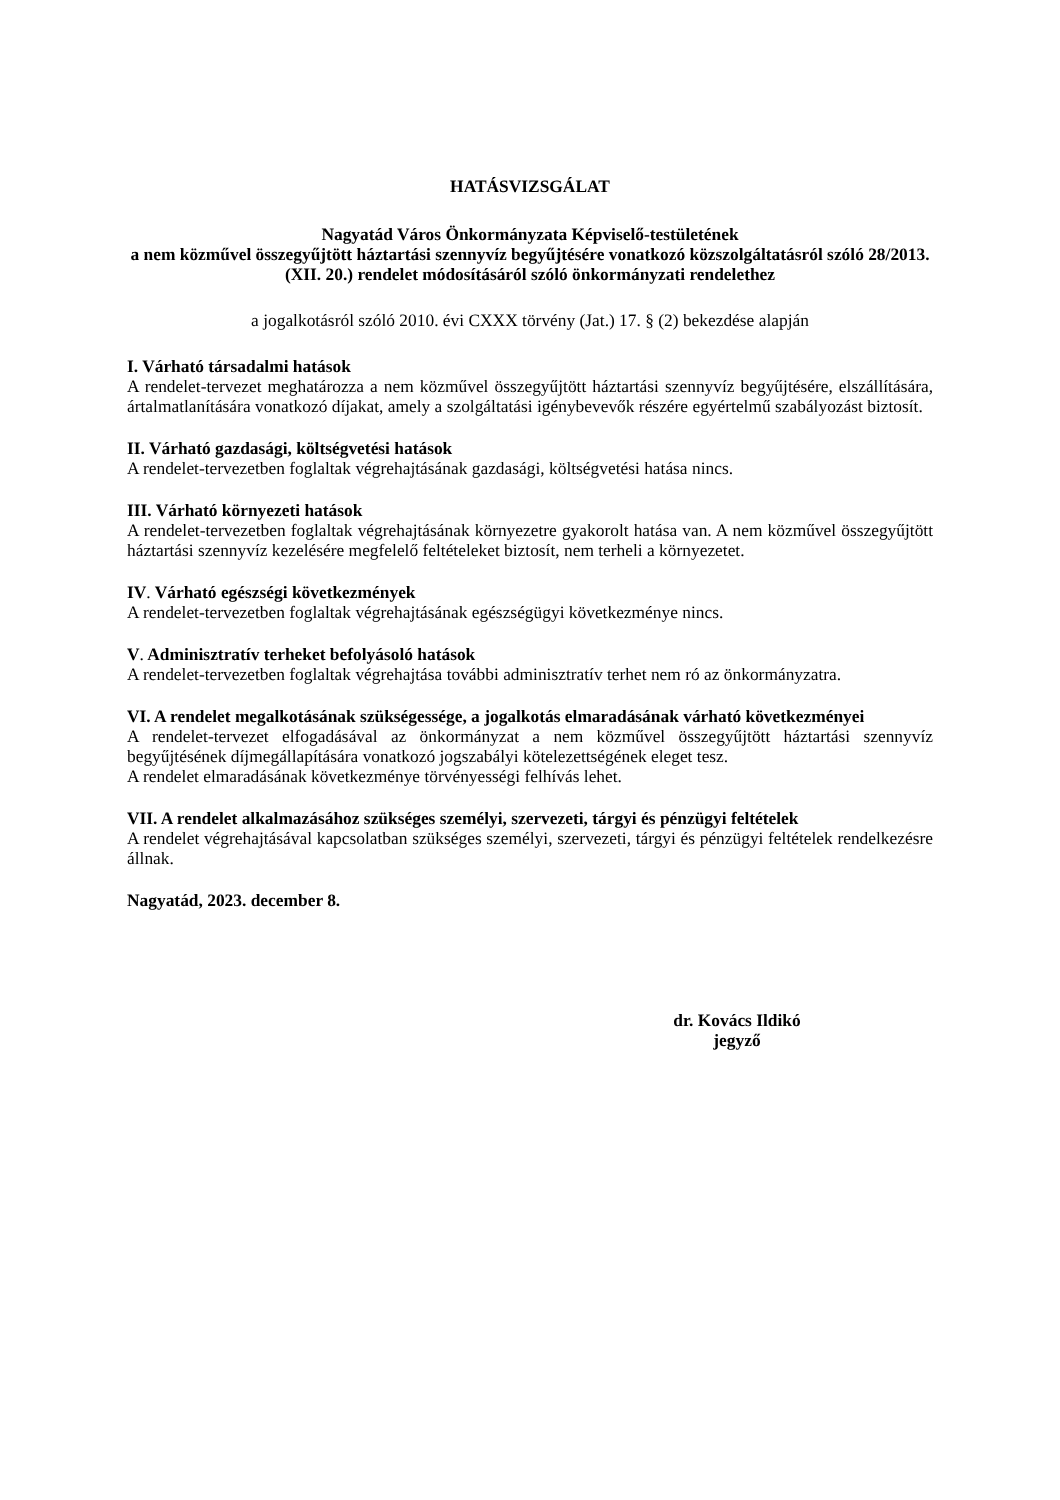HATÁSVIZSGÁLAT
Nagyatád Város Önkormányzata Képviselő-testületének
a nem közművel összegyűjtött háztartási szennyvíz begyűjtésére vonatkozó közszolgáltatásról szóló 28/2013. (XII. 20.) rendelet módosításáról szóló önkormányzati rendelethez
a jogalkotásról szóló 2010. évi CXXX törvény (Jat.) 17. § (2) bekezdése alapján
I. Várható társadalmi hatások
A rendelet-tervezet meghatározza a nem közművel összegyűjtött háztartási szennyvíz begyűjtésére, elszállítására, ártalmatlanítására vonatkozó díjakat, amely a szolgáltatási igénybevevők részére egyértelmű szabályozást biztosít.
II. Várható gazdasági, költségvetési hatások
A rendelet-tervezetben foglaltak végrehajtásának gazdasági, költségvetési hatása nincs.
III. Várható környezeti hatások
A rendelet-tervezetben foglaltak végrehajtásának környezetre gyakorolt hatása van. A nem közművel összegyűjtött háztartási szennyvíz kezelésére megfelelő feltételeket biztosít, nem terheli a környezetet.
IV. Várható egészségi következmények
A rendelet-tervezetben foglaltak végrehajtásának egészségügyi következménye nincs.
V. Adminisztratív terheket befolyásoló hatások
A rendelet-tervezetben foglaltak végrehajtása további adminisztratív terhet nem ró az önkormányzatra.
VI. A rendelet megalkotásának szükségessége, a jogalkotás elmaradásának várható következményei
A rendelet-tervezet elfogadásával az önkormányzat a nem közművel összegyűjtött háztartási szennyvíz begyűjtésének díjmegállapítására vonatkozó jogszabályi kötelezettségének eleget tesz.
A rendelet elmaradásának következménye törvényességi felhívás lehet.
VII. A rendelet alkalmazásához szükséges személyi, szervezeti, tárgyi és pénzügyi feltételek
A rendelet végrehajtásával kapcsolatban szükséges személyi, szervezeti, tárgyi és pénzügyi feltételek rendelkezésre állnak.
Nagyatád, 2023. december 8.
dr. Kovács Ildikó
jegyző